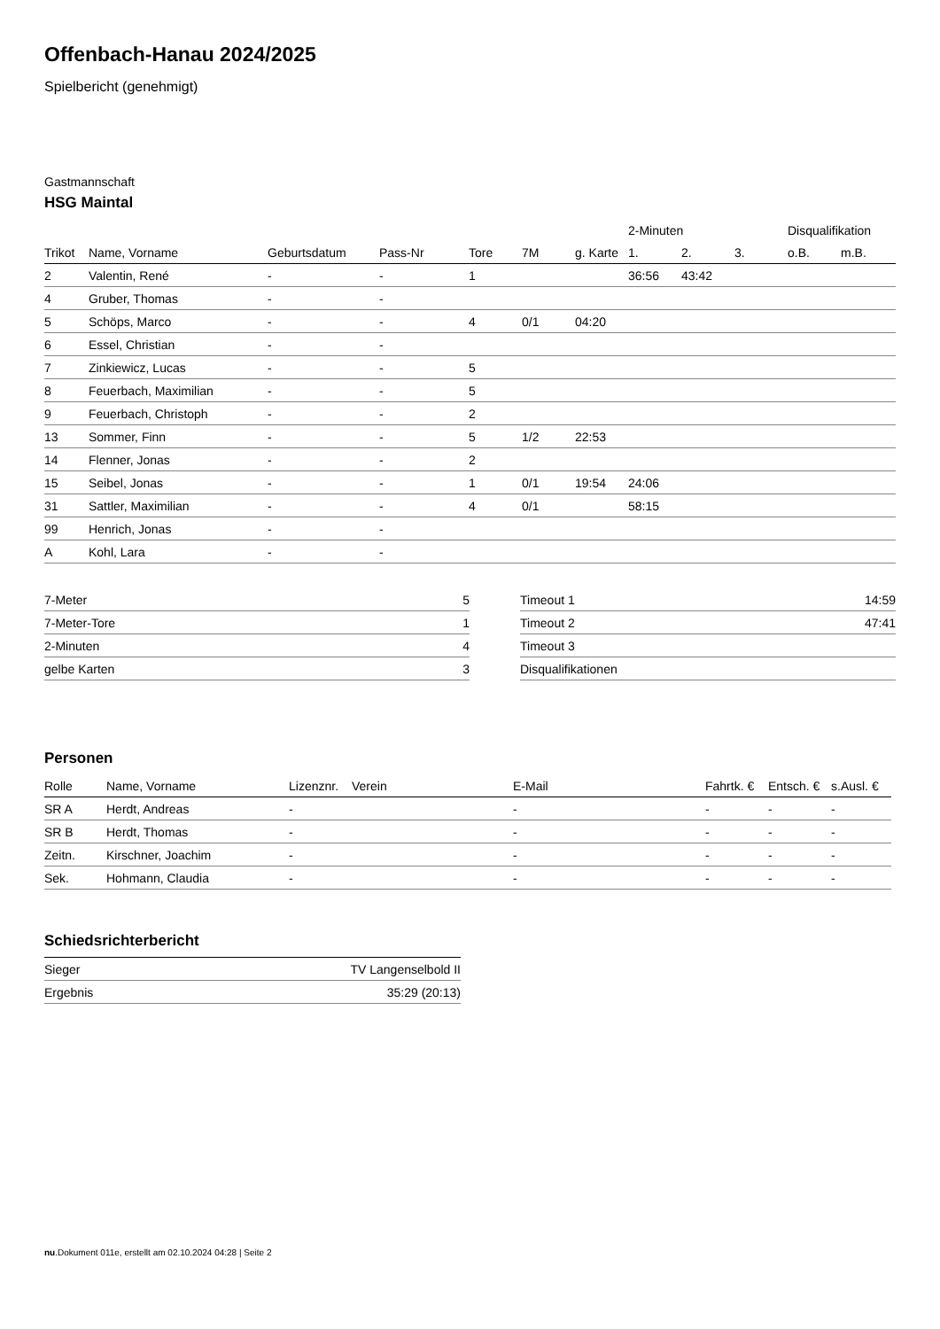Offenbach-Hanau 2024/2025
Spielbericht (genehmigt)
Gastmannschaft
HSG Maintal
| | | | | | | | 2-Minuten | | | Disqualifikation | |
| --- | --- | --- | --- | --- | --- | --- | --- | --- | --- | --- | --- |
| Trikot | Name, Vorname | Geburtsdatum | Pass-Nr | Tore | 7M | g. Karte | 1. | 2. | 3. | o.B. | m.B. |
| 2 | Valentin, René | - | - | 1 | | | 36:56 | 43:42 | | | |
| 4 | Gruber, Thomas | - | - | | | | | | | | |
| 5 | Schöps, Marco | - | - | 4 | 0/1 | 04:20 | | | | | |
| 6 | Essel, Christian | - | - | | | | | | | | |
| 7 | Zinkiewicz, Lucas | - | - | 5 | | | | | | | |
| 8 | Feuerbach, Maximilian | - | - | 5 | | | | | | | |
| 9 | Feuerbach, Christoph | - | - | 2 | | | | | | | |
| 13 | Sommer, Finn | - | - | 5 | 1/2 | 22:53 | | | | | |
| 14 | Flenner, Jonas | - | - | 2 | | | | | | | |
| 15 | Seibel, Jonas | - | - | 1 | 0/1 | 19:54 | 24:06 | | | | |
| 31 | Sattler, Maximilian | - | - | 4 | 0/1 | | 58:15 | | | | |
| 99 | Henrich, Jonas | - | - | | | | | | | | |
| A | Kohl, Lara | - | - | | | | | | | | |
| 7-Meter | 5 |
| 7-Meter-Tore | 1 |
| 2-Minuten | 4 |
| gelbe Karten | 3 |
| Timeout 1 | 14:59 |
| Timeout 2 | 47:41 |
| Timeout 3 | |
| Disqualifikationen | |
Personen
| Rolle | Name, Vorname | Lizenznr. | Verein | E-Mail | Fahrtk. € | Entsch. € | s.Ausl. € |
| --- | --- | --- | --- | --- | --- | --- | --- |
| SR A | Herdt, Andreas | - | | - | - | - | - |
| SR B | Herdt, Thomas | - | | - | - | - | - |
| Zeitn. | Kirschner, Joachim | - | | - | - | - | - |
| Sek. | Hohmann, Claudia | - | | - | - | - | - |
Schiedsrichterbericht
| Sieger | TV Langenselbold II |
| Ergebnis | 35:29 (20:13) |
nu.Dokument 011e, erstellt am 02.10.2024 04:28 | Seite 2